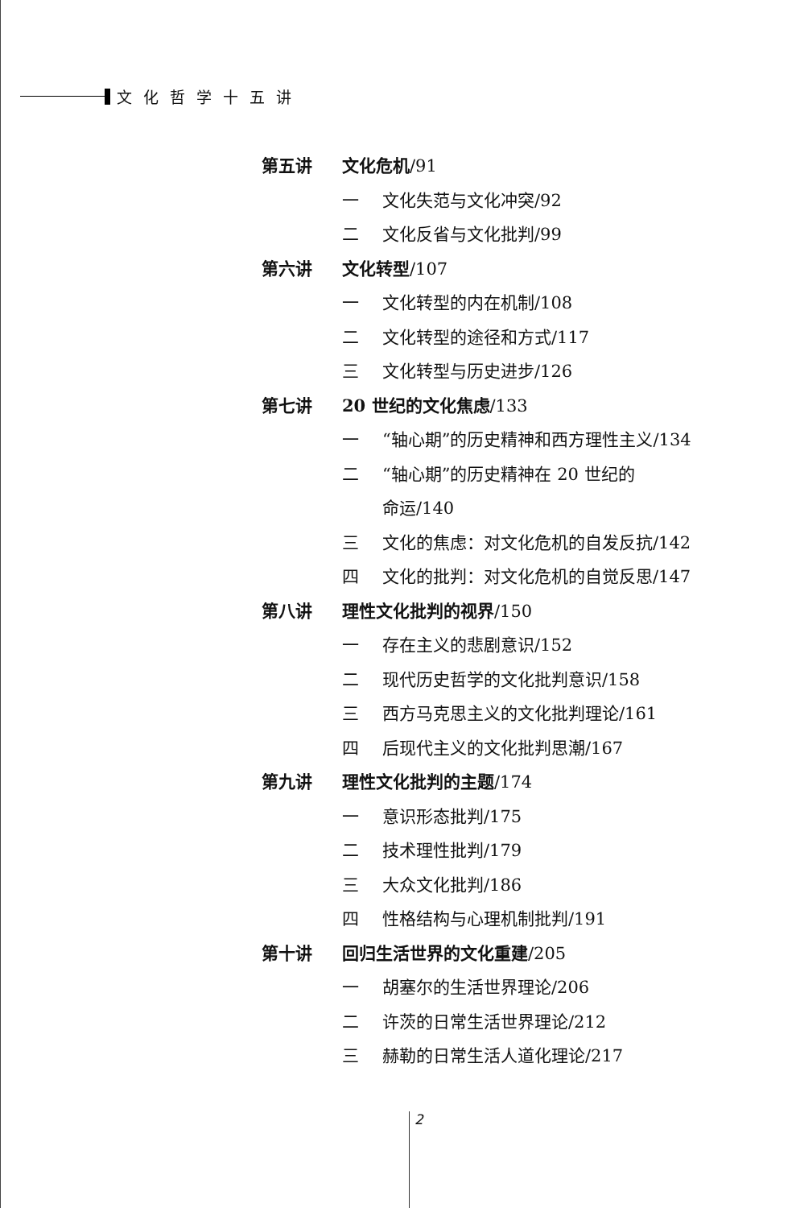文化哲学十五讲
第五讲 文化危机 /91
一 文化失范与文化冲突/92
二 文化反省与文化批判/99
第六讲 文化转型 /107
一 文化转型的内在机制/108
二 文化转型的途径和方式/117
三 文化转型与历史进步/126
第七讲 20 世纪的文化焦虑 /133
一 “轴心期”的历史精神和西方理性主义/134
二 “轴心期”的历史精神在 20 世纪的
命运/140
三 文化的焦虑：对文化危机的自发反抗/142
四 文化的批判：对文化危机的自觉反思/147
第八讲 理性文化批判的视界 /150
一 存在主义的悲剧意识/152
二 现代历史哲学的文化批判意识/158
三 西方马克思主义的文化批判理论/161
四 后现代主义的文化批判思潮/167
第九讲 理性文化批判的主题 /174
一 意识形态批判/175
二 技术理性批判/179
三 大众文化批判/186
四 性格结构与心理机制批判/191
第十讲 回归生活世界的文化重建 /205
一 胡塞尔的生活世界理论/206
二 许茨的日常生活世界理论/212
三 赫勒的日常生活人道化理论/217
2